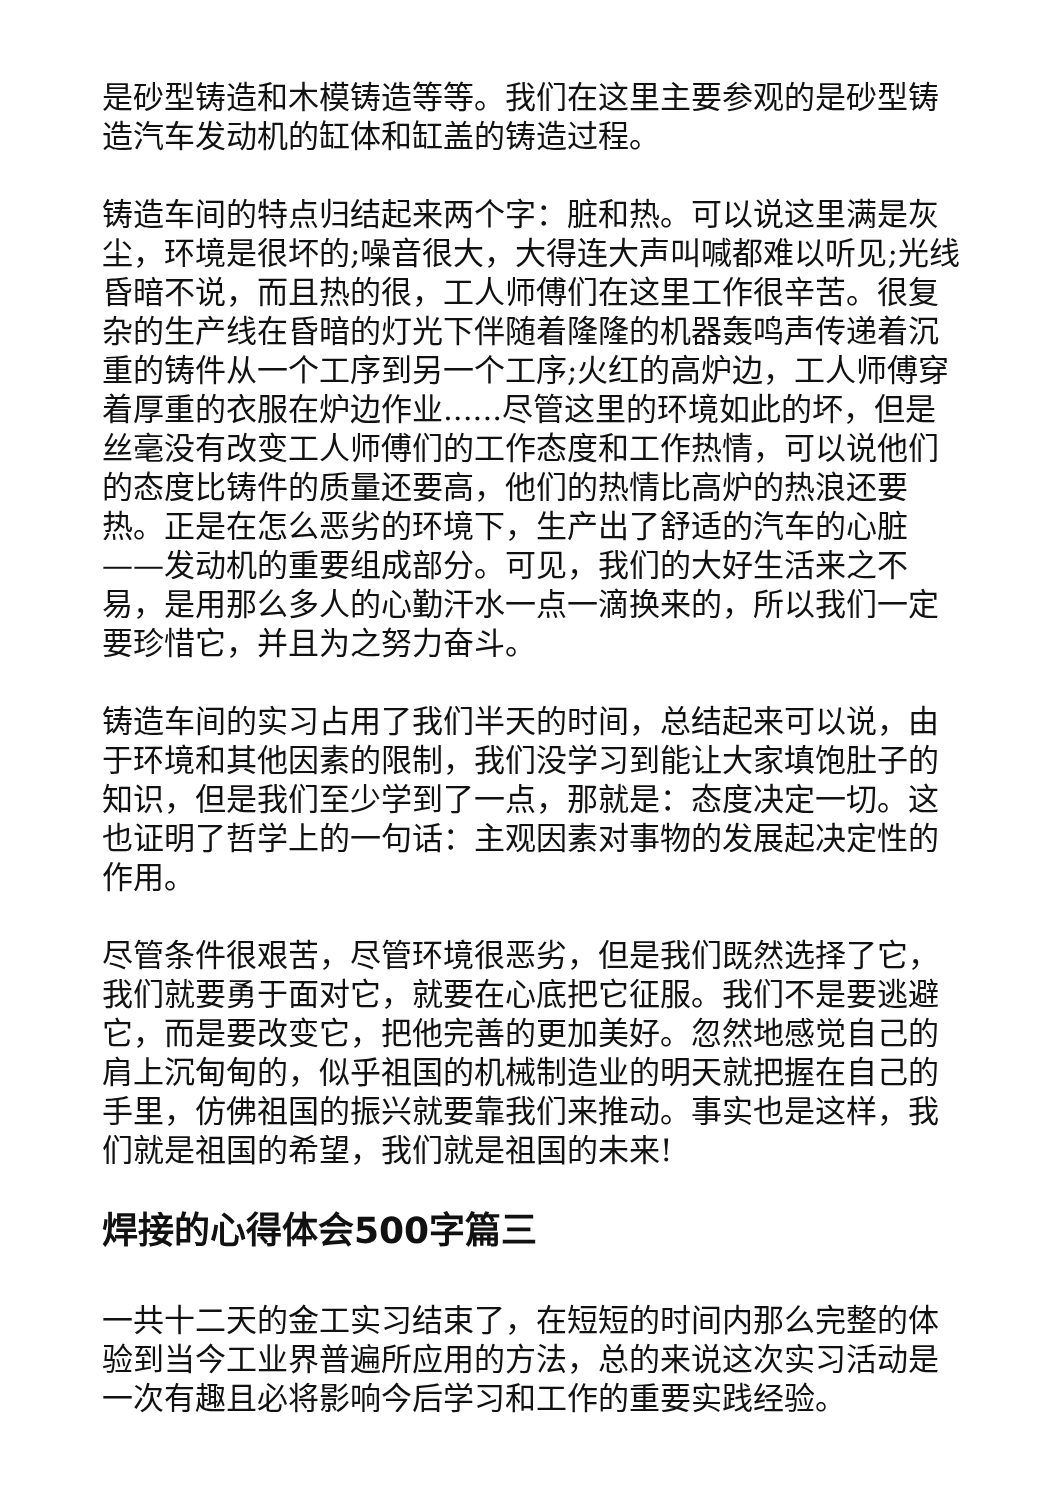是砂型铸造和木模铸造等等。我们在这里主要参观的是砂型铸造汽车发动机的缸体和缸盖的铸造过程。
铸造车间的特点归结起来两个字：脏和热。可以说这里满是灰尘，环境是很坏的;噪音很大，大得连大声叫喊都难以听见;光线昏暗不说，而且热的很，工人师傅们在这里工作很辛苦。很复杂的生产线在昏暗的灯光下伴随着隆隆的机器轰鸣声传递着沉重的铸件从一个工序到另一个工序;火红的高炉边，工人师傅穿着厚重的衣服在炉边作业......尽管这里的环境如此的坏，但是丝毫没有改变工人师傅们的工作态度和工作热情，可以说他们的态度比铸件的质量还要高，他们的热情比高炉的热浪还要热。正是在怎么恶劣的环境下，生产出了舒适的汽车的心脏——发动机的重要组成部分。可见，我们的大好生活来之不易，是用那么多人的心勤汗水一点一滴换来的，所以我们一定要珍惜它，并且为之努力奋斗。
铸造车间的实习占用了我们半天的时间，总结起来可以说，由于环境和其他因素的限制，我们没学习到能让大家填饱肚子的知识，但是我们至少学到了一点，那就是：态度决定一切。这也证明了哲学上的一句话：主观因素对事物的发展起决定性的作用。
尽管条件很艰苦，尽管环境很恶劣，但是我们既然选择了它，我们就要勇于面对它，就要在心底把它征服。我们不是要逃避它，而是要改变它，把他完善的更加美好。忽然地感觉自己的肩上沉甸甸的，似乎祖国的机械制造业的明天就把握在自己的手里，仿佛祖国的振兴就要靠我们来推动。事实也是这样，我们就是祖国的希望，我们就是祖国的未来!
焊接的心得体会500字篇三
一共十二天的金工实习结束了，在短短的时间内那么完整的体验到当今工业界普遍所应用的方法，总的来说这次实习活动是一次有趣且必将影响今后学习和工作的重要实践经验。